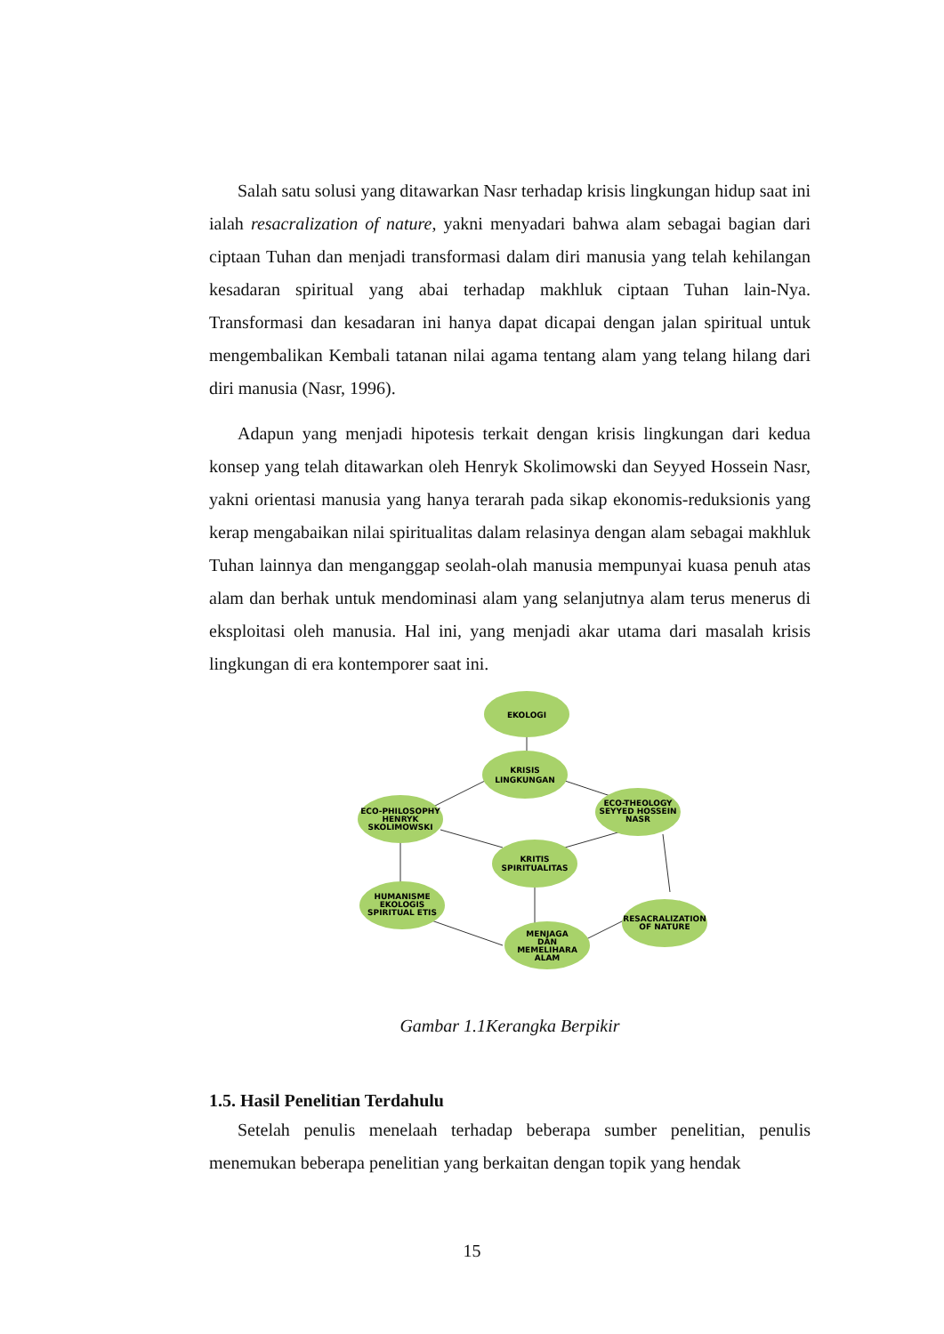Salah satu solusi yang ditawarkan Nasr terhadap krisis lingkungan hidup saat ini ialah resacralization of nature, yakni menyadari bahwa alam sebagai bagian dari ciptaan Tuhan dan menjadi transformasi dalam diri manusia yang telah kehilangan kesadaran spiritual yang abai terhadap makhluk ciptaan Tuhan lain-Nya. Transformasi dan kesadaran ini hanya dapat dicapai dengan jalan spiritual untuk mengembalikan Kembali tatanan nilai agama tentang alam yang telang hilang dari diri manusia (Nasr, 1996).
Adapun yang menjadi hipotesis terkait dengan krisis lingkungan dari kedua konsep yang telah ditawarkan oleh Henryk Skolimowski dan Seyyed Hossein Nasr, yakni orientasi manusia yang hanya terarah pada sikap ekonomis-reduksionis yang kerap mengabaikan nilai spiritualitas dalam relasinya dengan alam sebagai makhluk Tuhan lainnya dan menganggap seolah-olah manusia mempunyai kuasa penuh atas alam dan berhak untuk mendominasi alam yang selanjutnya alam terus menerus di eksploitasi oleh manusia. Hal ini, yang menjadi akar utama dari masalah krisis lingkungan di era kontemporer saat ini.
EKOLOGI
KRISIS
LINGKUNGAN
ECO-PHILOSOPHY
HENRYK
SKOLIMOWSKI
ECO-THEOLOGY
SEYYED HOSSEIN
NASR
KRITIS
SPIRITUALITAS
HUMANISME
EKOLOGIS
SPIRITUAL ETIS
MENJAGA
DAN
MEMELIHARA
ALAM
RESACRALIZATION
OF NATURE
Gambar 1.1Kerangka Berpikir
1.5. Hasil Penelitian Terdahulu
Setelah penulis menelaah terhadap beberapa sumber penelitian, penulis menemukan beberapa penelitian yang berkaitan dengan topik yang hendak
15